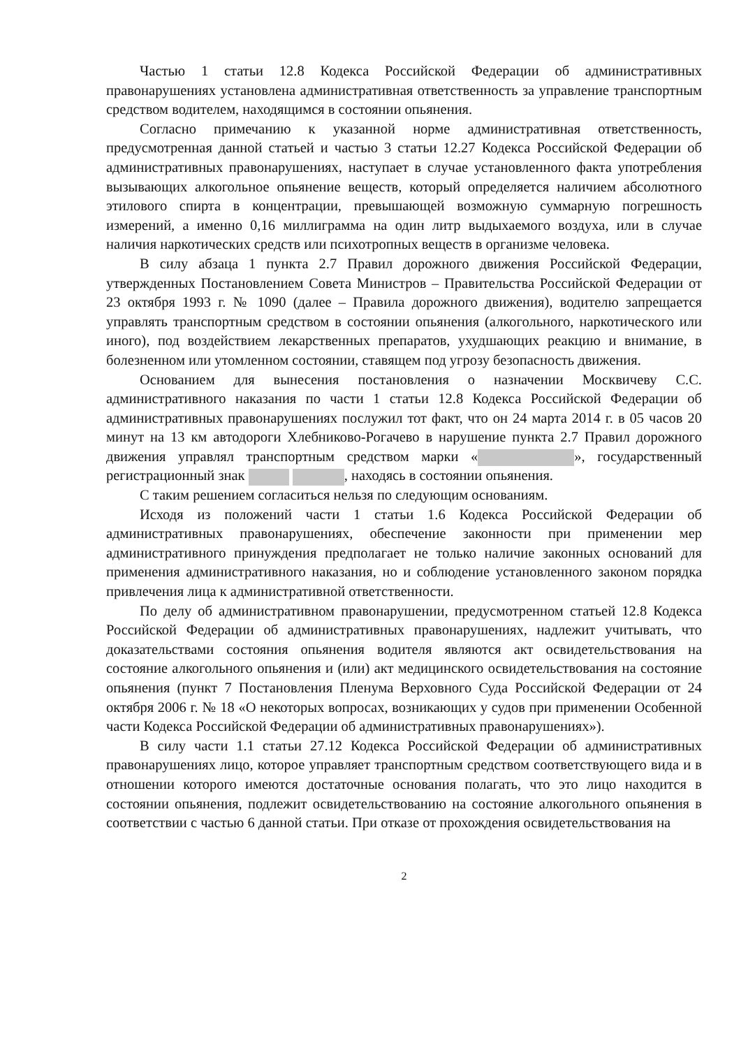Частью 1 статьи 12.8 Кодекса Российской Федерации об административных правонарушениях установлена административная ответственность за управление транспортным средством водителем, находящимся в состоянии опьянения.
Согласно примечанию к указанной норме административная ответственность, предусмотренная данной статьей и частью 3 статьи 12.27 Кодекса Российской Федерации об административных правонарушениях, наступает в случае установленного факта употребления вызывающих алкогольное опьянение веществ, который определяется наличием абсолютного этилового спирта в концентрации, превышающей возможную суммарную погрешность измерений, а именно 0,16 миллиграмма на один литр выдыхаемого воздуха, или в случае наличия наркотических средств или психотропных веществ в организме человека.
В силу абзаца 1 пункта 2.7 Правил дорожного движения Российской Федерации, утвержденных Постановлением Совета Министров – Правительства Российской Федерации от 23 октября 1993 г. № 1090 (далее – Правила дорожного движения), водителю запрещается управлять транспортным средством в состоянии опьянения (алкогольного, наркотического или иного), под воздействием лекарственных препаратов, ухудшающих реакцию и внимание, в болезненном или утомленном состоянии, ставящем под угрозу безопасность движения.
Основанием для вынесения постановления о назначении Москвичеву С.С. административного наказания по части 1 статьи 12.8 Кодекса Российской Федерации об административных правонарушениях послужил тот факт, что он 24 марта 2014 г. в 05 часов 20 минут на 13 км автодороги Хлебниково-Рогачево в нарушение пункта 2.7 Правил дорожного движения управлял транспортным средством марки « », государственный регистрационный знак , находясь в состоянии опьянения.
С таким решением согласиться нельзя по следующим основаниям.
Исходя из положений части 1 статьи 1.6 Кодекса Российской Федерации об административных правонарушениях, обеспечение законности при применении мер административного принуждения предполагает не только наличие законных оснований для применения административного наказания, но и соблюдение установленного законом порядка привлечения лица к административной ответственности.
По делу об административном правонарушении, предусмотренном статьей 12.8 Кодекса Российской Федерации об административных правонарушениях, надлежит учитывать, что доказательствами состояния опьянения водителя являются акт освидетельствования на состояние алкогольного опьянения и (или) акт медицинского освидетельствования на состояние опьянения (пункт 7 Постановления Пленума Верховного Суда Российской Федерации от 24 октября 2006 г. № 18 «О некоторых вопросах, возникающих у судов при применении Особенной части Кодекса Российской Федерации об административных правонарушениях»).
В силу части 1.1 статьи 27.12 Кодекса Российской Федерации об административных правонарушениях лицо, которое управляет транспортным средством соответствующего вида и в отношении которого имеются достаточные основания полагать, что это лицо находится в состоянии опьянения, подлежит освидетельствованию на состояние алкогольного опьянения в соответствии с частью 6 данной статьи. При отказе от прохождения освидетельствования на
2